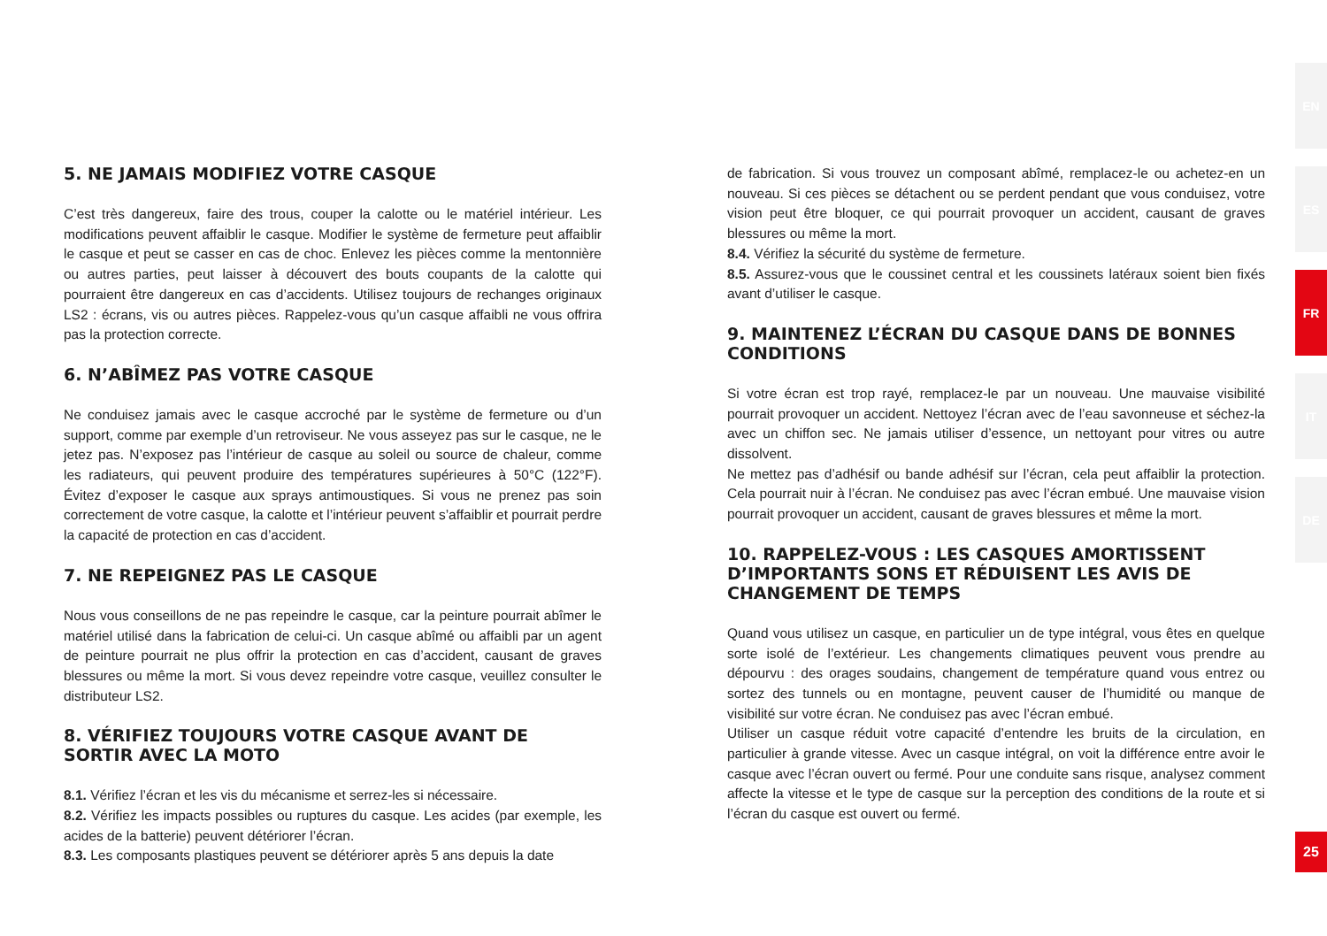5. NE JAMAIS MODIFIEZ VOTRE CASQUE
C’est très dangereux, faire des trous, couper la calotte ou le matériel intérieur. Les modifications peuvent affaiblir le casque. Modifier le système de fermeture peut affaiblir le casque et peut se casser en cas de choc. Enlevez les pièces comme la mentonnière ou autres parties, peut laisser à découvert des bouts coupants de la calotte qui pourraient être dangereux en cas d’accidents. Utilisez toujours de rechanges originaux LS2 : écrans, vis ou autres pièces. Rappelez-vous qu’un casque affaibli ne vous offrira pas la protection correcte.
6. N’ABÎMEZ PAS VOTRE CASQUE
Ne conduisez jamais avec le casque accroché par le système de fermeture ou d’un support, comme par exemple d’un retroviseur. Ne vous asseyez pas sur le casque, ne le jetez pas. N’exposez pas l’intérieur de casque au soleil ou source de chaleur, comme les radiateurs, qui peuvent produire des températures supérieures à 50°C (122°F). Évitez d’exposer le casque aux sprays antimoustiques. Si vous ne prenez pas soin correctement de votre casque, la calotte et l’intérieur peuvent s’affaiblir et pourrait perdre la capacité de protection en cas d’accident.
7. NE REPEIGNEZ PAS LE CASQUE
Nous vous conseillons de ne pas repeindre le casque, car la peinture pourrait abîmer le matériel utilisé dans la fabrication de celui-ci. Un casque abîmé ou affaibli par un agent de peinture pourrait ne plus offrir la protection en cas d’accident, causant de graves blessures ou même la mort. Si vous devez repeindre votre casque, veuillez consulter le distributeur LS2.
8. VÉRIFIEZ TOUJOURS VOTRE CASQUE AVANT DE SORTIR AVEC LA MOTO
8.1. Vérifiez l’écran et les vis du mécanisme et serrez-les si nécessaire.
8.2. Vérifiez les impacts possibles ou ruptures du casque. Les acides (par exemple, les acides de la batterie) peuvent détériorer l’écran.
8.3. Les composants plastiques peuvent se détériorer après 5 ans depuis la date
de fabrication. Si vous trouvez un composant abîmé, remplacez-le ou achetez-en un nouveau. Si ces pièces se détachent ou se perdent pendant que vous conduisez, votre vision peut être bloquer, ce qui pourrait provoquer un accident, causant de graves blessures ou même la mort.
8.4. Vérifiez la sécurité du système de fermeture.
8.5. Assurez-vous que le coussinet central et les coussinets latéraux soient bien fixés avant d’utiliser le casque.
9. MAINTENEZ L’ÉCRAN DU CASQUE DANS DE BONNES CONDITIONS
Si votre écran est trop rayé, remplacez-le par un nouveau. Une mauvaise visibilité pourrait provoquer un accident. Nettoyez l’écran avec de l’eau savonneuse et séchez-la avec un chiffon sec. Ne jamais utiliser d’essence, un nettoyant pour vitres ou autre dissolvent.
Ne mettez pas d’adhésif ou bande adhésif sur l’écran, cela peut affaiblir la protection. Cela pourrait nuir à l’écran. Ne conduisez pas avec l’écran embué. Une mauvaise vision pourrait provoquer un accident, causant de graves blessures et même la mort.
10. RAPPELEZ-VOUS : LES CASQUES AMORTISSENT D’IMPORTANTS SONS ET RÉDUISENT LES AVIS DE CHANGEMENT DE TEMPS
Quand vous utilisez un casque, en particulier un de type intégral, vous êtes en quelque sorte isolé de l’extérieur. Les changements climatiques peuvent vous prendre au dépourvu : des orages soudains, changement de température quand vous entrez ou sortez des tunnels ou en montagne, peuvent causer de l’humidité ou manque de visibilité sur votre écran. Ne conduisez pas avec l’écran embué.
Utiliser un casque réduit votre capacité d’entendre les bruits de la circulation, en particulier à grande vitesse. Avec un casque intégral, on voit la différence entre avoir le casque avec l’écran ouvert ou fermé. Pour une conduite sans risque, analysez comment affecte la vitesse et le type de casque sur la perception des conditions de la route et si l’écran du casque est ouvert ou fermé.
EN
ES
FR
IT
DE
25